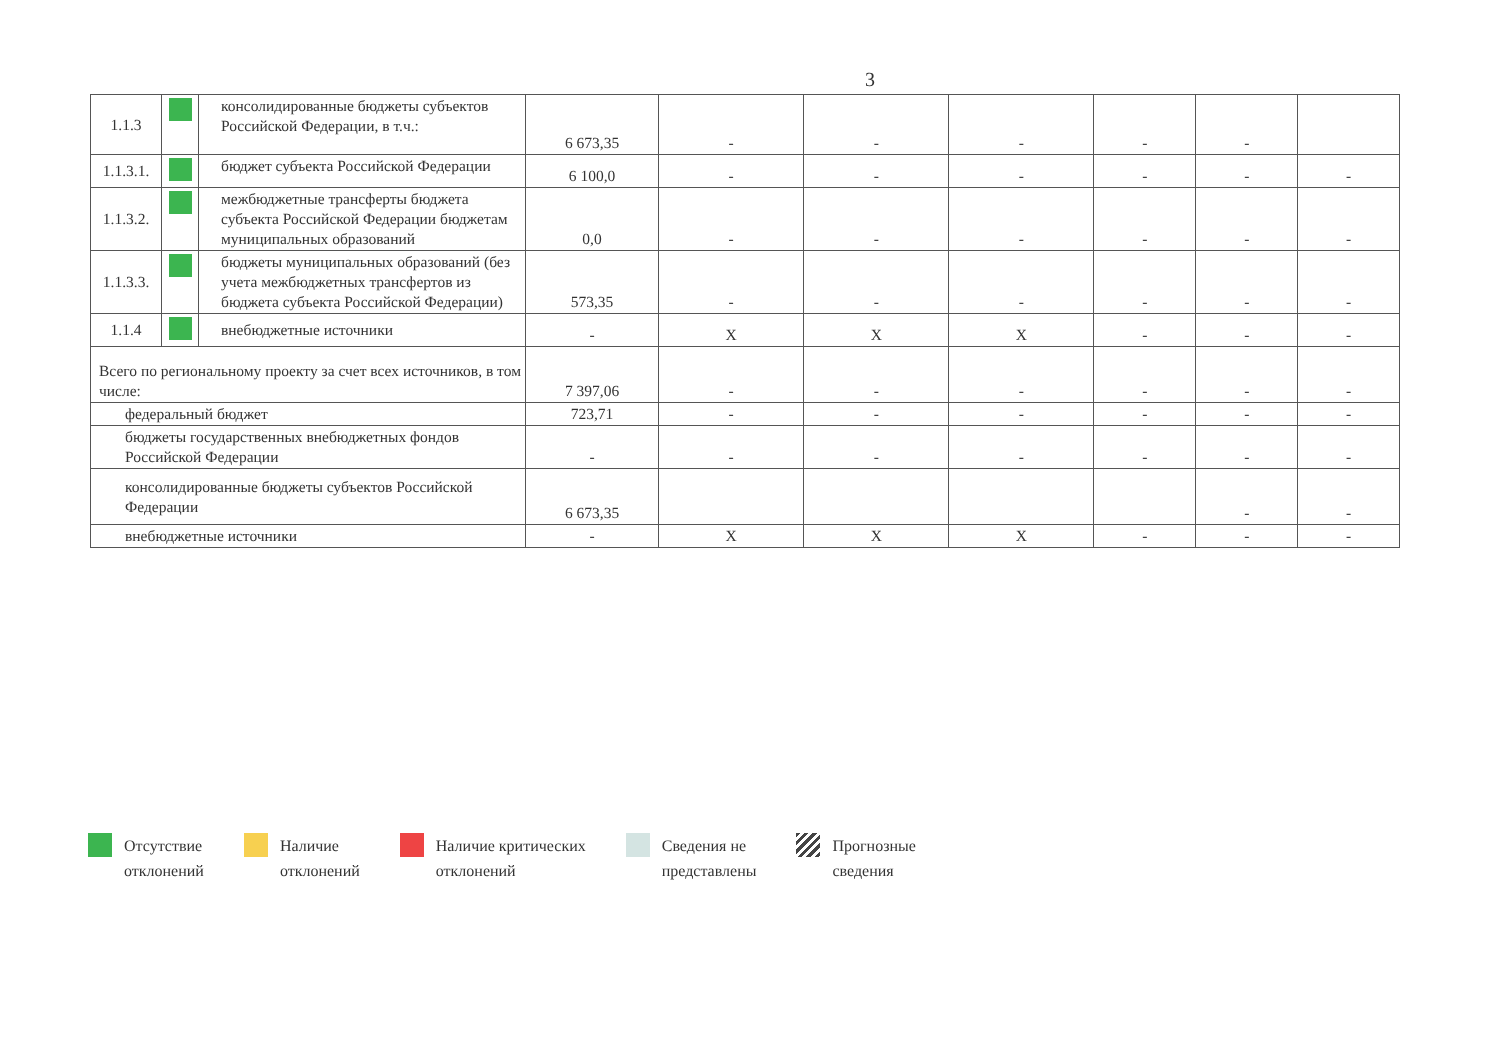3
| 1.1.3 | | консолидированные бюджеты субъектов Российской Федерации, в т.ч.: | 6 673,35 | - | - | - | - | - | |
| 1.1.3.1. | | бюджет субъекта Российской Федерации | 6 100,0 | - | - | - | - | - | - |
| 1.1.3.2. | | межбюджетные трансферты бюджета субъекта Российской Федерации бюджетам муниципальных образований | 0,0 | - | - | - | - | - | - |
| 1.1.3.3. | | бюджеты муниципальных образований (без учета межбюджетных трансфертов из бюджета субъекта Российской Федерации) | 573,35 | - | - | - | - | - | - |
| 1.1.4 | | внебюджетные источники | - | X | X | X | - | - | - |
| Всего по региональному проекту за счет всех источников, в том числе: | | | 7 397,06 | - | - | - | - | - | - |
| федеральный бюджет | | | 723,71 | - | - | - | - | - | - |
| бюджеты государственных внебюджетных фондов Российской Федерации | | | - | - | - | - | - | - | - |
| консолидированные бюджеты субъектов Российской Федерации | | | 6 673,35 | | | | | - | - |
| внебюджетные источники | | | - | X | X | X | - | - | - |
Отсутствие
отклонений
Наличие
отклонений
Наличие критических
отклонений
Сведения не
представлены
Прогнозные
сведения